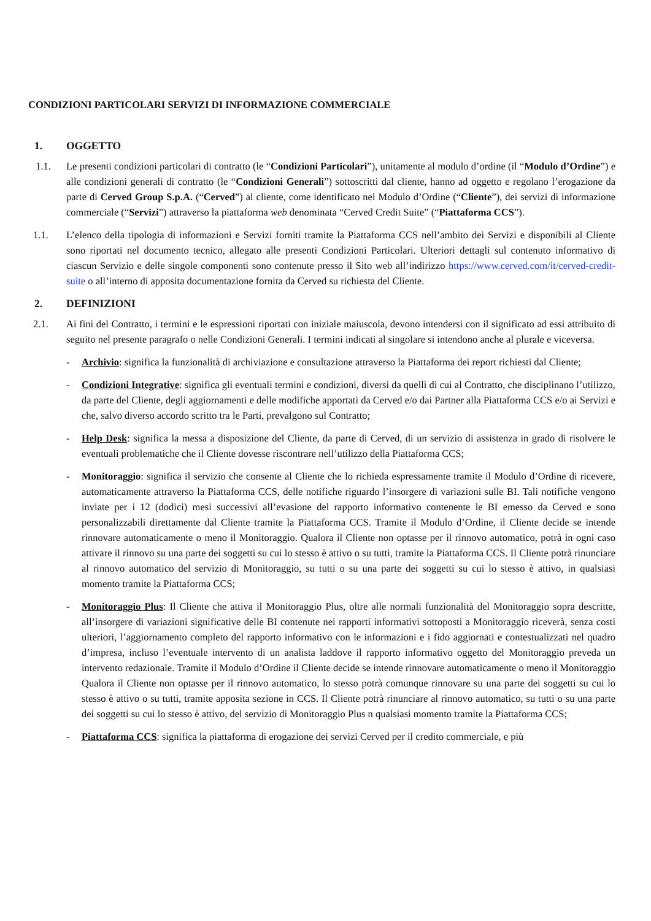CONDIZIONI PARTICOLARI SERVIZI DI INFORMAZIONE COMMERCIALE
1. OGGETTO
1.1. Le presenti condizioni particolari di contratto (le “Condizioni Particolari”), unitamente al modulo d’ordine (il “Modulo d’Ordine”) e alle condizioni generali di contratto (le “Condizioni Generali”) sottoscritti dal cliente, hanno ad oggetto e regolano l’erogazione da parte di Cerved Group S.p.A. (“Cerved”) al cliente, come identificato nel Modulo d’Ordine (“Cliente”), dei servizi di informazione commerciale (“Servizi”) attraverso la piattaforma web denominata “Cerved Credit Suite” (“Piattaforma CCS”).
1.1. L’elenco della tipologia di informazioni e Servizi forniti tramite la Piattaforma CCS nell’ambito dei Servizi e disponibili al Cliente sono riportati nel documento tecnico, allegato alle presenti Condizioni Particolari. Ulteriori dettagli sul contenuto informativo di ciascun Servizio e delle singole componenti sono contenute presso il Sito web all’indirizzo https://www.cerved.com/it/cerved-credit-suite o all’interno di apposita documentazione fornita da Cerved su richiesta del Cliente.
2. DEFINIZIONI
2.1. Ai fini del Contratto, i termini e le espressioni riportati con iniziale maiuscola, devono intendersi con il significato ad essi attribuito di seguito nel presente paragrafo o nelle Condizioni Generali. I termini indicati al singolare si intendono anche al plurale e viceversa.
- Archivio: significa la funzionalità di archiviazione e consultazione attraverso la Piattaforma dei report richiesti dal Cliente;
- Condizioni Integrative: significa gli eventuali termini e condizioni, diversi da quelli di cui al Contratto, che disciplinano l’utilizzo, da parte del Cliente, degli aggiornamenti e delle modifiche apportati da Cerved e/o dai Partner alla Piattaforma CCS e/o ai Servizi e che, salvo diverso accordo scritto tra le Parti, prevalgono sul Contratto;
- Help Desk: significa la messa a disposizione del Cliente, da parte di Cerved, di un servizio di assistenza in grado di risolvere le eventuali problematiche che il Cliente dovesse riscontrare nell’utilizzo della Piattaforma CCS;
- Monitoraggio: significa il servizio che consente al Cliente che lo richieda espressamente tramite il Modulo d’Ordine di ricevere, automaticamente attraverso la Piattaforma CCS, delle notifiche riguardo l’insorgere di variazioni sulle BI. Tali notifiche vengono inviate per i 12 (dodici) mesi successivi all’evasione del rapporto informativo contenente le BI emesso da Cerved e sono personalizzabili direttamente dal Cliente tramite la Piattaforma CCS. Tramite il Modulo d’Ordine, il Cliente decide se intende rinnovare automaticamente o meno il Monitoraggio. Qualora il Cliente non optasse per il rinnovo automatico, potrà in ogni caso attivare il rinnovo su una parte dei soggetti su cui lo stesso è attivo o su tutti, tramite la Piattaforma CCS. Il Cliente potrà rinunciare al rinnovo automatico del servizio di Monitoraggio, su tutti o su una parte dei soggetti su cui lo stesso è attivo, in qualsiasi momento tramite la Piattaforma CCS;
- Monitoraggio Plus: Il Cliente che attiva il Monitoraggio Plus, oltre alle normali funzionalità del Monitoraggio sopra descritte, all’insorgere di variazioni significative delle BI contenute nei rapporti informativi sottoposti a Monitoraggio riceverà, senza costi ulteriori, l’aggiornamento completo del rapporto informativo con le informazioni e i fido aggiornati e contestualizzati nel quadro d’impresa, incluso l’eventuale intervento di un analista laddove il rapporto informativo oggetto del Monitoraggio preveda un intervento redazionale. Tramite il Modulo d’Ordine il Cliente decide se intende rinnovare automaticamente o meno il Monitoraggio Qualora il Cliente non optasse per il rinnovo automatico, lo stesso potrà comunque rinnovare su una parte dei soggetti su cui lo stesso è attivo o su tutti, tramite apposita sezione in CCS. Il Cliente potrà rinunciare al rinnovo automatico, su tutti o su una parte dei soggetti su cui lo stesso è attivo, del servizio di Monitoraggio Plus n qualsiasi momento tramite la Piattaforma CCS;
- Piattaforma CCS: significa la piattaforma di erogazione dei servizi Cerved per il credito commerciale, e più